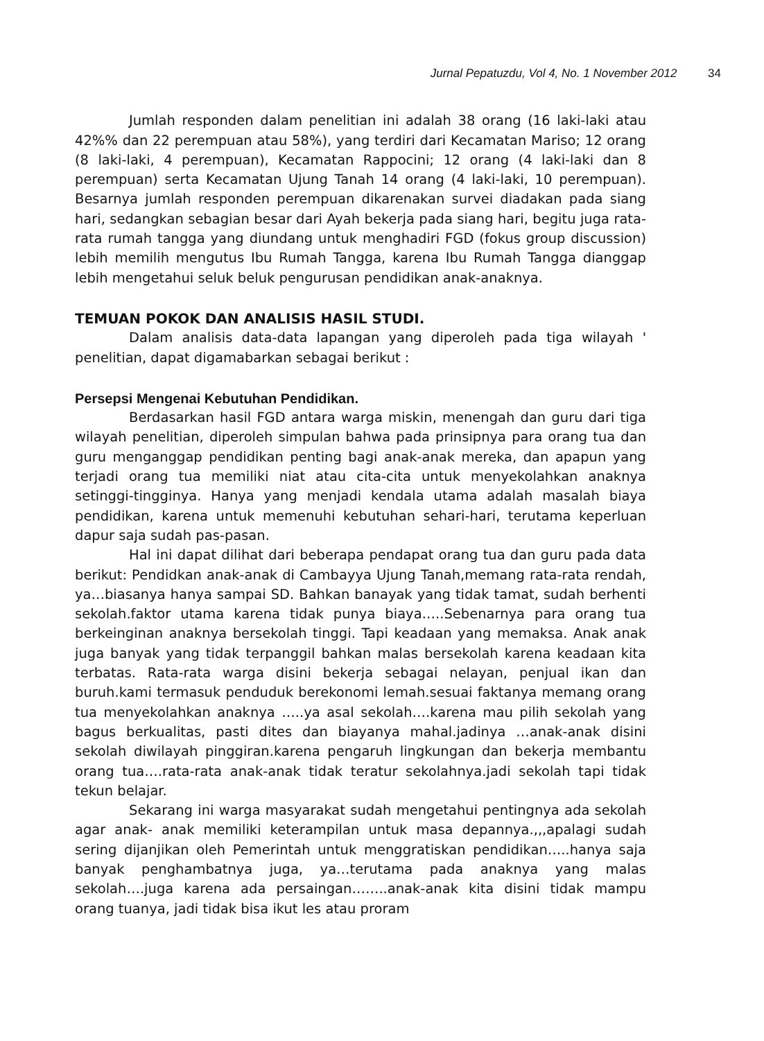Jurnal Pepatuzdu, Vol 4, No. 1 November 2012 34
Jumlah responden dalam penelitian ini adalah 38 orang (16 laki-laki atau 42%% dan 22 perempuan atau 58%), yang terdiri dari Kecamatan Mariso; 12 orang (8 laki-laki, 4 perempuan), Kecamatan Rappocini; 12 orang (4 laki-laki dan 8 perempuan) serta Kecamatan Ujung Tanah 14 orang (4 laki-laki, 10 perempuan). Besarnya jumlah responden perempuan dikarenakan survei diadakan pada siang hari, sedangkan sebagian besar dari Ayah bekerja pada siang hari, begitu juga rata-rata rumah tangga yang diundang untuk menghadiri FGD (fokus group discussion) lebih memilih mengutus Ibu Rumah Tangga, karena Ibu Rumah Tangga dianggap lebih mengetahui seluk beluk pengurusan pendidikan anak-anaknya.
TEMUAN POKOK DAN ANALISIS HASIL STUDI.
Dalam analisis data-data lapangan yang diperoleh pada tiga wilayah ' penelitian, dapat digamabarkan sebagai berikut :
Persepsi Mengenai Kebutuhan Pendidikan.
Berdasarkan hasil FGD antara warga miskin, menengah dan guru dari tiga wilayah penelitian, diperoleh simpulan bahwa pada prinsipnya para orang tua dan guru menganggap pendidikan penting bagi anak-anak mereka, dan apapun yang terjadi orang tua memiliki niat atau cita-cita untuk menyekolahkan anaknya setinggi-tingginya. Hanya yang menjadi kendala utama adalah masalah biaya pendidikan, karena untuk memenuhi kebutuhan sehari-hari, terutama keperluan dapur saja sudah pas-pasan.
Hal ini dapat dilihat dari beberapa pendapat orang tua dan guru pada data berikut: Pendidkan anak-anak di Cambayya Ujung Tanah,memang rata-rata rendah, ya…biasanya hanya sampai SD. Bahkan banayak yang tidak tamat, sudah berhenti sekolah.faktor utama karena tidak punya biaya…..Sebenarnya para orang tua berkeinginan anaknya bersekolah tinggi. Tapi keadaan yang memaksa. Anak anak juga banyak yang tidak terpanggil bahkan malas bersekolah karena keadaan kita terbatas. Rata-rata warga disini bekerja sebagai nelayan, penjual ikan dan buruh.kami termasuk penduduk berekonomi lemah.sesuai faktanya memang orang tua menyekolahkan anaknya …..ya asal sekolah….karena mau pilih sekolah yang bagus berkualitas, pasti dites dan biayanya mahal.jadinya …anak-anak disini sekolah diwilayah pinggiran.karena pengaruh lingkungan dan bekerja membantu orang tua….rata-rata anak-anak tidak teratur sekolahnya.jadi sekolah tapi tidak tekun belajar.
Sekarang ini warga masyarakat sudah mengetahui pentingnya ada sekolah agar anak- anak memiliki keterampilan untuk masa depannya.,,,apalagi sudah sering dijanjikan oleh Pemerintah untuk menggratiskan pendidikan…..hanya saja banyak penghambatnya juga, ya…terutama pada anaknya yang malas sekolah….juga karena ada persaingan……..anak-anak kita disini tidak mampu orang tuanya, jadi tidak bisa ikut les atau proram